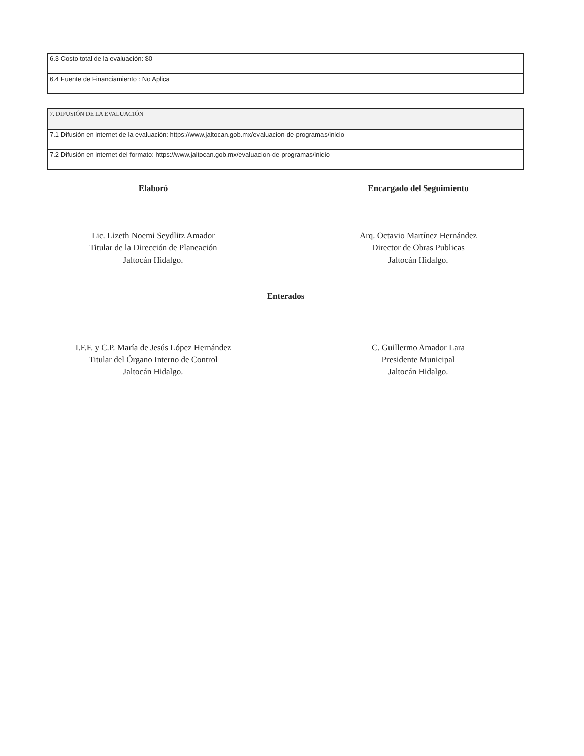| 6.3 Costo total de la evaluación: $0 |
| 6.4 Fuente de Financiamiento : No Aplica |
| 7. DIFUSIÓN DE LA EVALUACIÓN |
| 7.1 Difusión en internet de la evaluación: https://www.jaltocan.gob.mx/evaluacion-de-programas/inicio |
| 7.2 Difusión en internet del formato: https://www.jaltocan.gob.mx/evaluacion-de-programas/inicio |
Elaboró
Lic. Lizeth Noemi Seydlitz Amador
Titular de la Dirección de Planeación
Jaltocán Hidalgo.
Encargado del Seguimiento
Arq. Octavio Martínez Hernández
Director de Obras Publicas
Jaltocán Hidalgo.
Enterados
I.F.F. y C.P. María de Jesús López Hernández
Titular del Órgano Interno de Control
Jaltocán Hidalgo.
C. Guillermo Amador Lara
Presidente Municipal
Jaltocán Hidalgo.